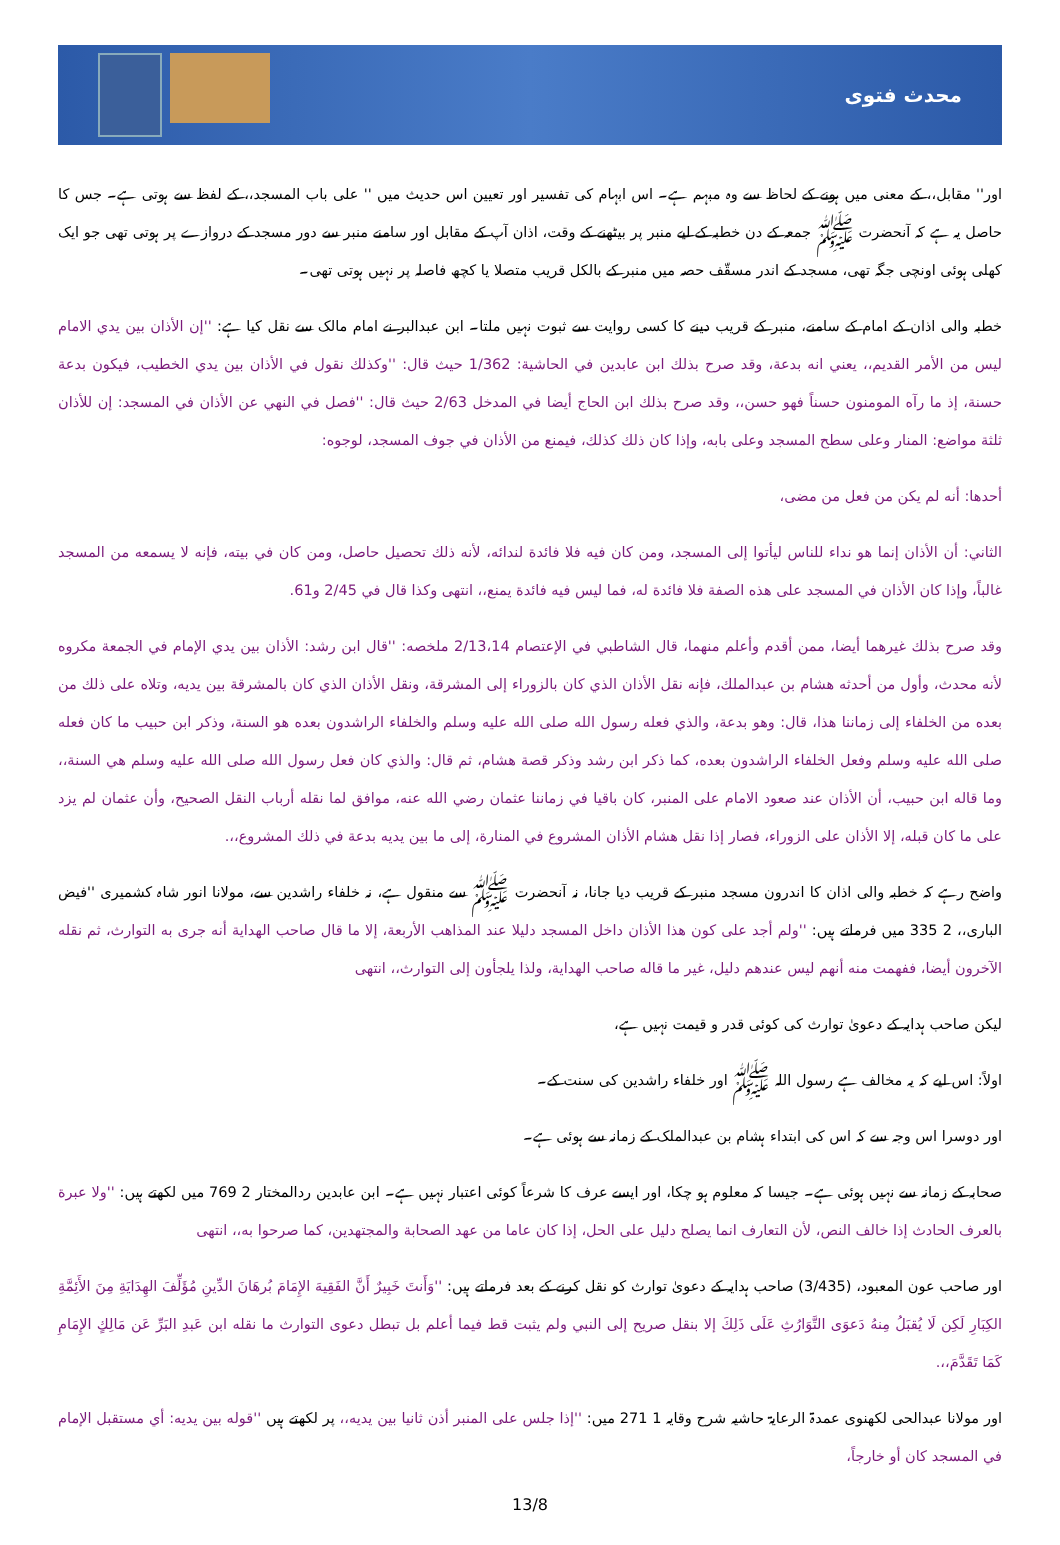محدث فتوی
اور'' مقابل،، کے معنی میں ہونے کے لحاظ سے وہ مبہم ہے۔ اس ابہام کی تفسیر اور تعیین اس حدیث میں '' علی باب المسجد،، کے لفظ سے ہوتی ہے۔ جس کا حاصل یہ ہے کہ آنحضرت ﷺ جمعہ کے دن خطبہ کے لیے منبر پر بیٹھنے کے وقت، اذان آپ کے مقابل اور سامنے منبر سے دور مسجد کے دروازے پر ہوتی تھی جو ایک کھلی ہوئی اونچی جگہ تھی، مسجد کے اندر مسقّف حصہ میں منبر کے بالکل قریب متصلا یا کچھ فاصلہ پر نہیں ہوتی تھی۔
خطبہ والی اذان کے امام کے سامنے، منبر کے قریب دینے کا کسی روایت سے ثبوت نہیں ملتا۔ ابن عبدالبر نے امام مالک سے نقل کیا ہے: ''إن الأذان بين يدي الامام ليس من الأمر القديم،، يعني انه بدعة، وقد صرح بذلك ابن عابدين في الحاشية: 1/362 حيث قال: ''وكذلك نقول في الأذان بين يدي الخطيب، فيكون بدعة حسنة، إذ ما رآه المومنون حسناً فهو حسن،، وقد صرح بذلك ابن الحاج أيضا في المدخل 2/63 حيث قال: ''فصل في النهي عن الأذان في المسجد: إن للأذان ثلثة مواضع: المنار وعلى سطح المسجد وعلى بابه، وإذا كان ذلك كذلك، فيمنع من الأذان في جوف المسجد، لوجوه:
أحدها: أنه لم يكن من فعل من مضى،
الثاني: أن الأذان إنما هو نداء للناس ليأتوا إلى المسجد، ومن كان فيه فلا فائدة لندائه، لأنه ذلك تحصيل حاصل، ومن كان في بيته، فإنه لا يسمعه من المسجد غالباً، وإذا كان الأذان في المسجد على هذه الصفة فلا فائدة له، فما ليس فيه فائدة يمنع،، انتهى وكذا قال في 2/45 و61.
وقد صرح بذلك غيرهما أيضا، ممن أقدم وأعلم منهما، قال الشاطبي في الإعتصام 2/13،14 ملخصه: ''قال ابن رشد: الأذان بين يدي الإمام في الجمعة مكروه لأنه محدث، وأول من أحدثه هشام بن عبدالملك، فإنه نقل الأذان الذي كان بالزوراء إلى المشرقة، ونقل الأذان الذي كان بالمشرقة بين يديه، وتلاه على ذلك من بعده من الخلفاء إلى زماننا هذا، قال: وهو بدعة، والذي فعله رسول الله صلى الله عليه وسلم والخلفاء الراشدون بعده هو السنة، وذكر ابن حبيب ما كان فعله صلى الله عليه وسلم وفعل الخلفاء الراشدون بعده، كما ذكر ابن رشد وذكر قصة هشام، ثم قال: والذي كان فعل رسول الله صلى الله عليه وسلم هي السنة،، وما قاله ابن حبيب، أن الأذان عند صعود الامام على المنبر، كان باقيا في زماننا عثمان رضي الله عنه، موافق لما نقله أرباب النقل الصحيح، وأن عثمان لم يزد على ما كان قبله، إلا الأذان على الزوراء، فصار إذا نقل هشام الأذان المشروع في المنارة، إلى ما بين يديه بدعة في ذلك المشروع،،.
واضح رہے کہ خطبہ والی اذان کا اندرون مسجد منبر کے قریب دیا جانا، نہ آنحضرت ﷺ سے منقول ہے، نہ خلفاء راشدین سے، مولانا انور شاہ کشمیری ''فیض الباری،، 2 335 میں فرماتے ہیں: ''ولم أجد على كون هذا الأذان داخل المسجد دليلا عند المذاهب الأربعة، إلا ما قال صاحب الهداية أنه جرى به التوارث، ثم نقله الآخرون أيضا، ففهمت منه أنهم ليس عندهم دليل، غير ما قاله صاحب الهداية، ولذا يلجأون إلى التوارث،، انتهى
لیکن صاحب ہدایہ کے دعویٰ توارث کی کوئی قدر و قیمت نہیں ہے،
اولاً: اس لیے کہ یہ مخالف ہے رسول اللہ ﷺ اور خلفاء راشدین کی سنت کے۔
اور دوسرا اس وجہ سے کہ اس کی ابتداء ہشام بن عبدالملک کے زمانہ سے ہوئی ہے۔
صحابہ کے زمانہ سے نہیں ہوئی ہے۔ جیسا کہ معلوم ہو چکا، اور ایسے عرف کا شرعاً کوئی اعتبار نہیں ہے۔ ابن عابدین ردالمختار 2 769 میں لکھتے ہیں: ''ولا عبرة بالعرف الحادث إذا خالف النص، لأن التعارف انما يصلح دليل على الحل، إذا كان عاما من عهد الصحابة والمجتهدين، كما صرحوا به،، انتهى
اور صاحب عون المعبود، (3/435) صاحب ہدایہ کے دعویٰ توارث کو نقل کرنے کے بعد فرماتے ہیں: ''وَأَنتَ خَبِيرٌ أَنَّ الفَقِيهَ الإِمَامَ بُرهَانَ الدِّينِ مُؤَلِّفَ الهِدَايَةِ مِنَ الأَئِمَّةِ الكِبَارِ لَكِن لَا يُقبَلُ مِنهُ دَعوَى التَّوَارُثِ عَلَى ذَلِكَ إلا بنقل صريح إلى النبي ولم يثبت قط فيما أعلم بل تبطل دعوى التوارث ما نقله ابن عَبدِ البَرِّ عَن مَالِكٍ الإِمَامِ كَمَا تَقَدَّمَ،،.
اور مولانا عبدالحی لکھنوی عمدۃ الرعایۃ حاشیہ شرح وقایہ 1 271 میں: ''إذا جلس على المنبر أذن ثانيا بين يديه،، پر لکھتے ہیں ''قوله بين يديه: أي مستقبل الإمام في المسجد كان أو خارجاً،
13/8